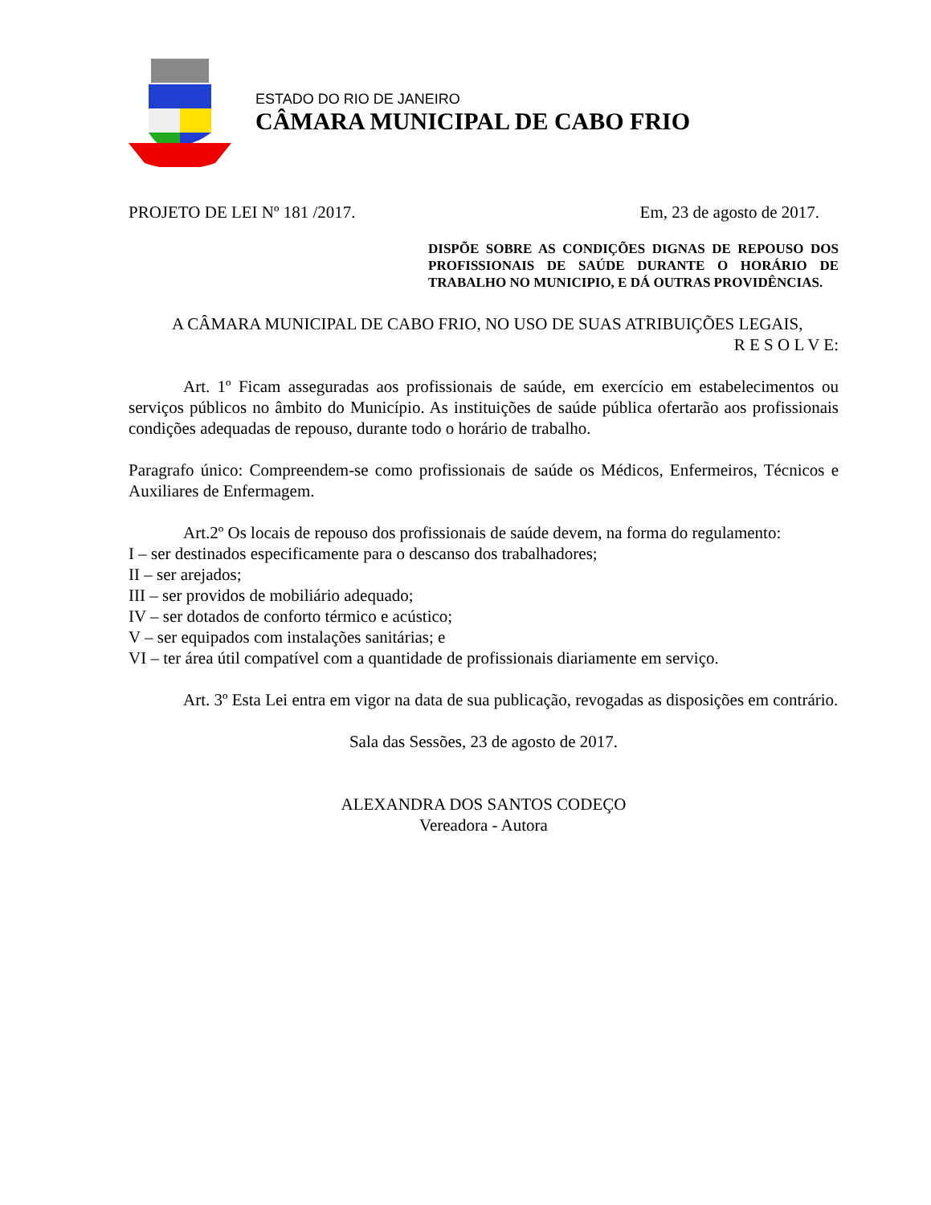ESTADO DO RIO DE JANEIRO
CÂMARA MUNICIPAL DE CABO FRIO
PROJETO DE LEI Nº 181 /2017. Em, 23 de agosto de 2017.
DISPÕE SOBRE AS CONDIÇÕES DIGNAS DE REPOUSO DOS PROFISSIONAIS DE SAÚDE DURANTE O HORÁRIO DE TRABALHO NO MUNICIPIO, E DÁ OUTRAS PROVIDÊNCIAS.
A CÂMARA MUNICIPAL DE CABO FRIO, NO USO DE SUAS ATRIBUIÇÕES LEGAIS,
R E S O L V E:
Art. 1º Ficam asseguradas aos profissionais de saúde, em exercício em estabelecimentos ou serviços públicos no âmbito do Município. As instituições de saúde pública ofertarão aos profissionais condições adequadas de repouso, durante todo o horário de trabalho.
Paragrafo único: Compreendem-se como profissionais de saúde os Médicos, Enfermeiros, Técnicos e Auxiliares de Enfermagem.
Art.2º Os locais de repouso dos profissionais de saúde devem, na forma do regulamento:
I – ser destinados especificamente para o descanso dos trabalhadores;
II – ser arejados;
III – ser providos de mobiliário adequado;
IV – ser dotados de conforto térmico e acústico;
V – ser equipados com instalações sanitárias; e
VI – ter área útil compatível com a quantidade de profissionais diariamente em serviço.
Art. 3º Esta Lei entra em vigor na data de sua publicação, revogadas as disposições em contrário.
Sala das Sessões, 23 de agosto de 2017.
ALEXANDRA DOS SANTOS CODEÇO
Vereadora - Autora